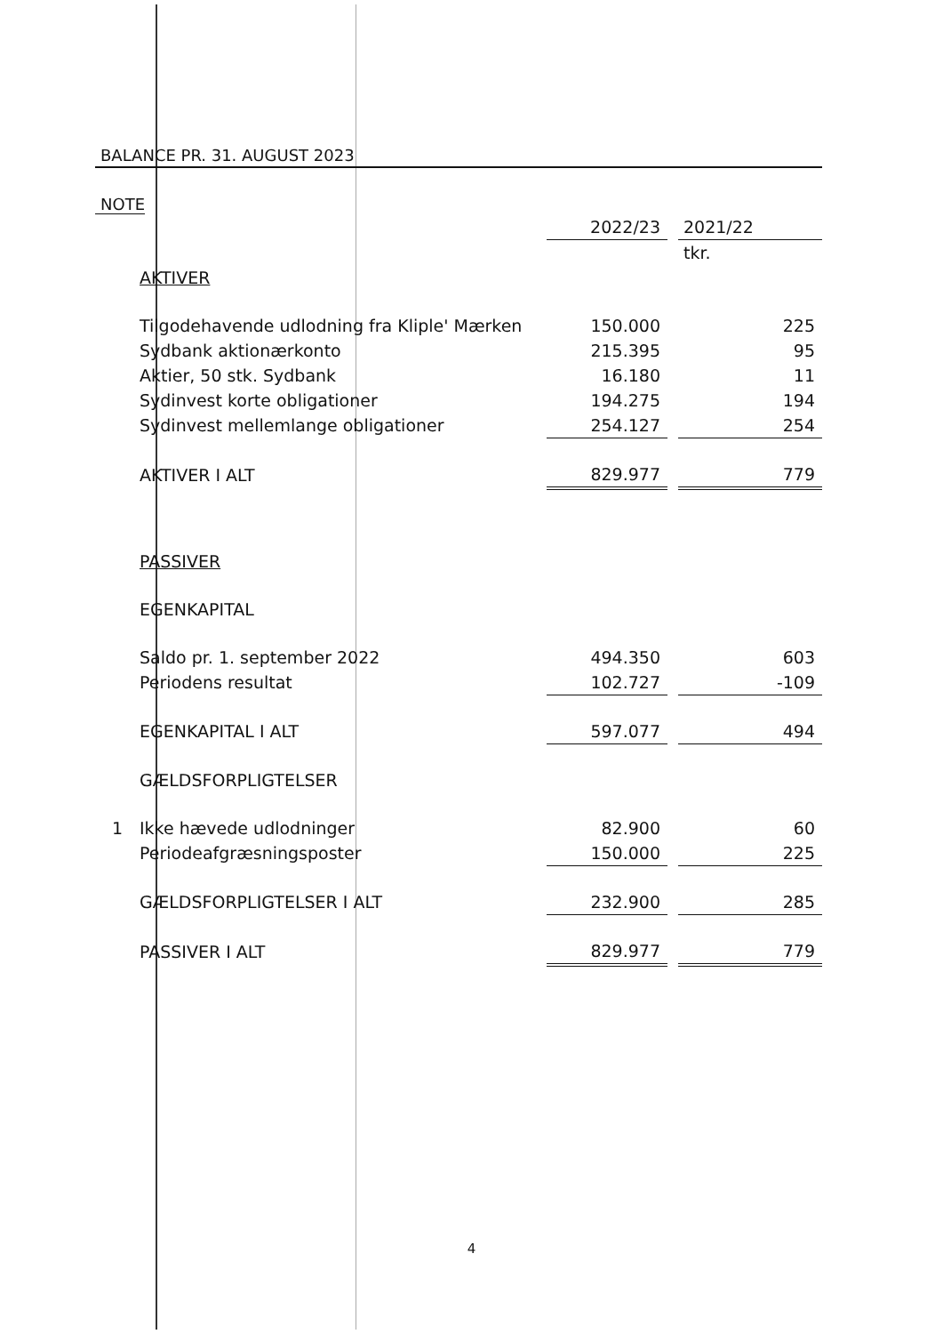BALANCE PR. 31. AUGUST 2023
NOTE
| | | 2022/23 | | 2021/22 |
| | | | | tkr. |
| | AKTIVER | | | |
| | Tilgodehavende udlodning fra Kliple' Mærken | 150.000 | | 225 |
| | Sydbank aktionærkonto | 215.395 | | 95 |
| | Aktier, 50 stk. Sydbank | 16.180 | | 11 |
| | Sydinvest korte obligationer | 194.275 | | 194 |
| | Sydinvest mellemlange obligationer | 254.127 | | 254 |
| | AKTIVER I ALT | 829.977 | | 779 |
| | PASSIVER | | | |
| | EGENKAPITAL | | | |
| | Saldo pr. 1. september 2022 | 494.350 | | 603 |
| | Periodens resultat | 102.727 | | -109 |
| | EGENKAPITAL I ALT | 597.077 | | 494 |
| | GÆLDSFORPLIGTELSER | | | |
| 1 | Ikke hævede udlodninger | 82.900 | | 60 |
| | Periodeafgræsningsposter | 150.000 | | 225 |
| | GÆLDSFORPLIGTELSER I ALT | 232.900 | | 285 |
| | PASSIVER I ALT | 829.977 | | 779 |
4